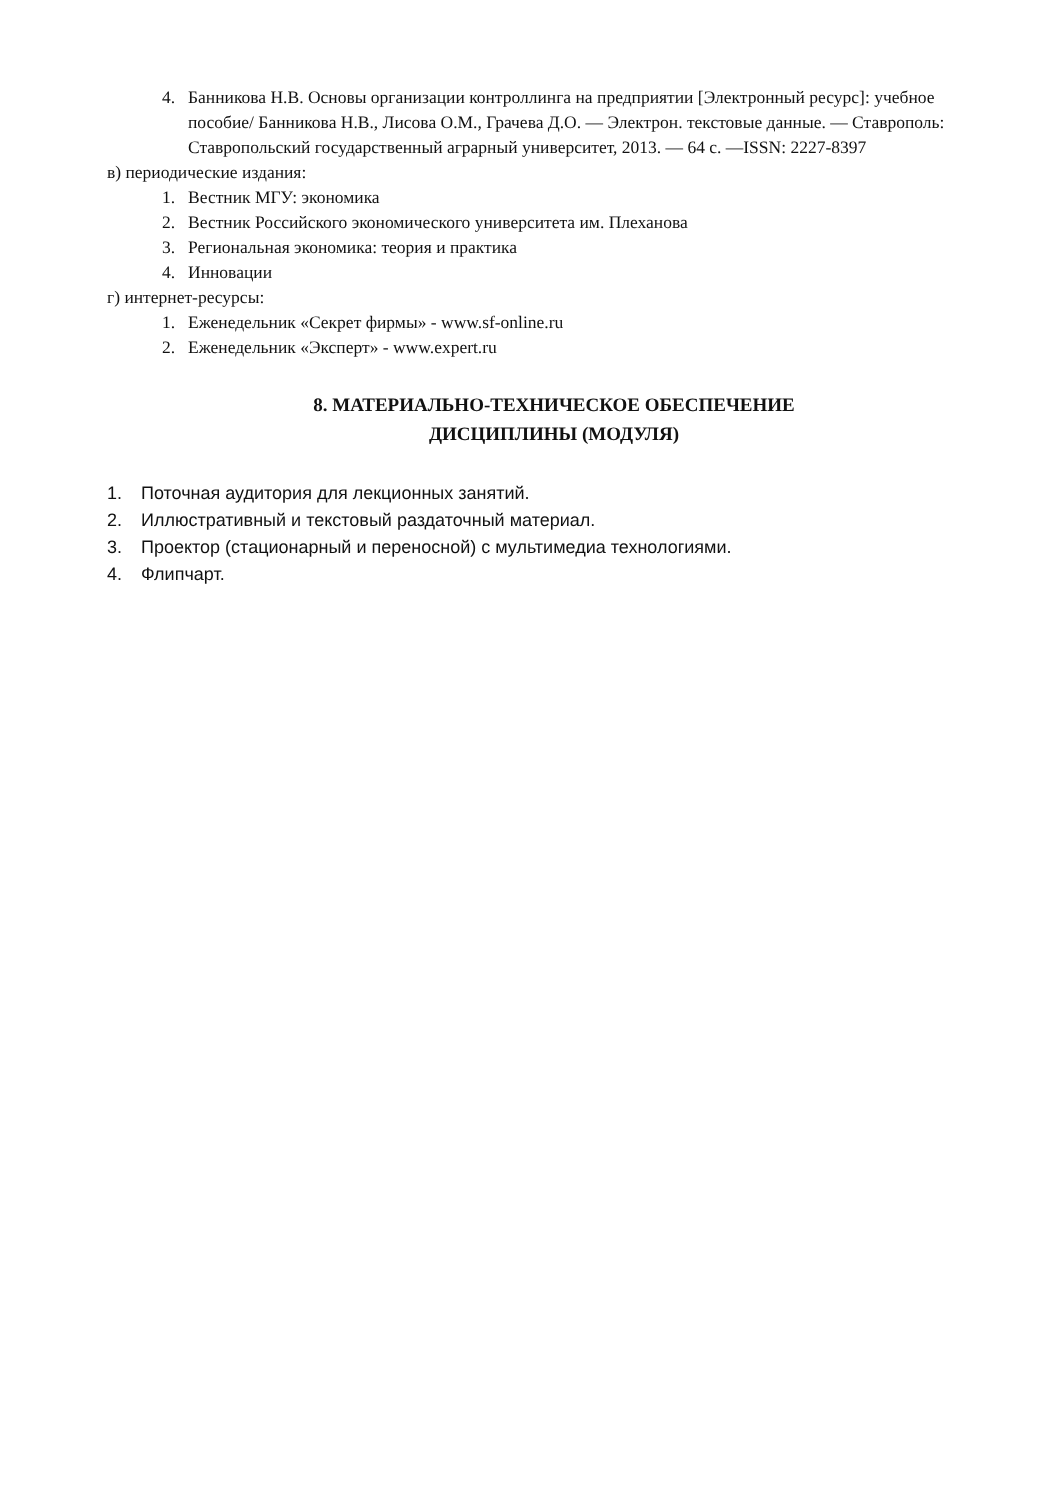4. Банникова Н.В. Основы организации контроллинга на предприятии [Электронный ресурс]: учебное пособие/ Банникова Н.В., Лисова О.М., Грачева Д.О. — Электрон. текстовые данные. — Ставрополь: Ставропольский государственный аграрный университет, 2013. — 64 c. —ISSN: 2227-8397
в) периодические издания:
1. Вестник МГУ: экономика
2. Вестник Российского экономического университета им. Плеханова
3. Региональная экономика: теория и практика
4. Инновации
г) интернет-ресурсы:
1. Еженедельник «Секрет фирмы» - www.sf-online.ru
2. Еженедельник «Эксперт» - www.expert.ru
8. МАТЕРИАЛЬНО-ТЕХНИЧЕСКОЕ ОБЕСПЕЧЕНИЕ
ДИСЦИПЛИНЫ (МОДУЛЯ)
1. Поточная аудитория для лекционных занятий.
2. Иллюстративный и текстовый раздаточный материал.
3. Проектор (стационарный и переносной) с мультимедиа технологиями.
4. Флипчарт.